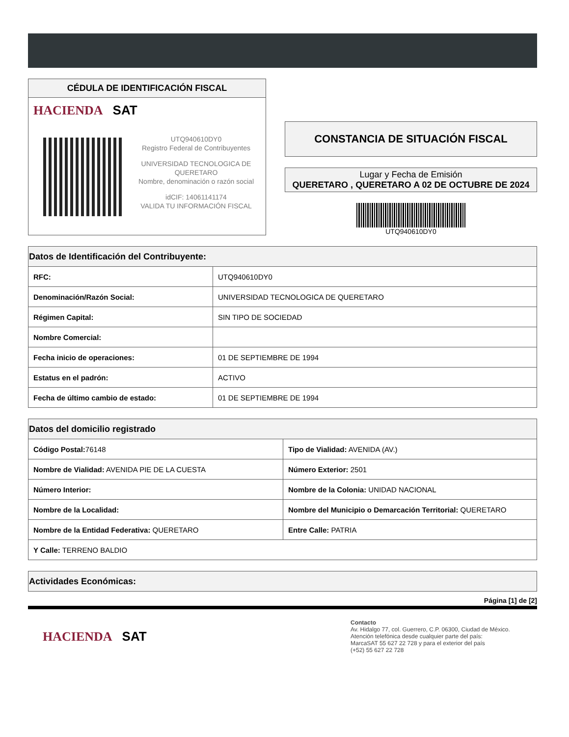CÉDULA DE IDENTIFICACIÓN FISCAL
HACIENDA SAT
UTQ940610DY0
Registro Federal de Contribuyentes
UNIVERSIDAD TECNOLOGICA DE QUERETARO
Nombre, denominación o razón social
idCIF: 14061141174
VALIDA TU INFORMACIÓN FISCAL
CONSTANCIA DE SITUACIÓN FISCAL
Lugar y Fecha de Emisión
QUERETARO , QUERETARO A 02 DE OCTUBRE DE 2024
UTQ940610DY0
| Datos de Identificación del Contribuyente: | |
| --- | --- |
| RFC: | UTQ940610DY0 |
| Denominación/Razón Social: | UNIVERSIDAD TECNOLOGICA DE QUERETARO |
| Régimen Capital: | SIN TIPO DE SOCIEDAD |
| Nombre Comercial: | |
| Fecha inicio de operaciones: | 01 DE SEPTIEMBRE DE 1994 |
| Estatus en el padrón: | ACTIVO |
| Fecha de último cambio de estado: | 01 DE SEPTIEMBRE DE 1994 |
| Datos del domicilio registrado | |
| --- | --- |
| Código Postal: 76148 | Tipo de Vialidad: AVENIDA (AV.) |
| Nombre de Vialidad: AVENIDA PIE DE LA CUESTA | Número Exterior: 2501 |
| Número Interior: | Nombre de la Colonia: UNIDAD NACIONAL |
| Nombre de la Localidad: | Nombre del Municipio o Demarcación Territorial: QUERETARO |
| Nombre de la Entidad Federativa: QUERETARO | Entre Calle: PATRIA |
| Y Calle: TERRENO BALDIO | |
| Actividades Económicas: |
| --- |
Página [1] de [2]
HACIENDA SAT
Contacto
Av. Hidalgo 77, col. Guerrero, C.P. 06300, Ciudad de México.
Atención telefónica desde cualquier parte del país:
MarcaSAT 55 627 22 728 y para el exterior del país
(+52) 55 627 22 728